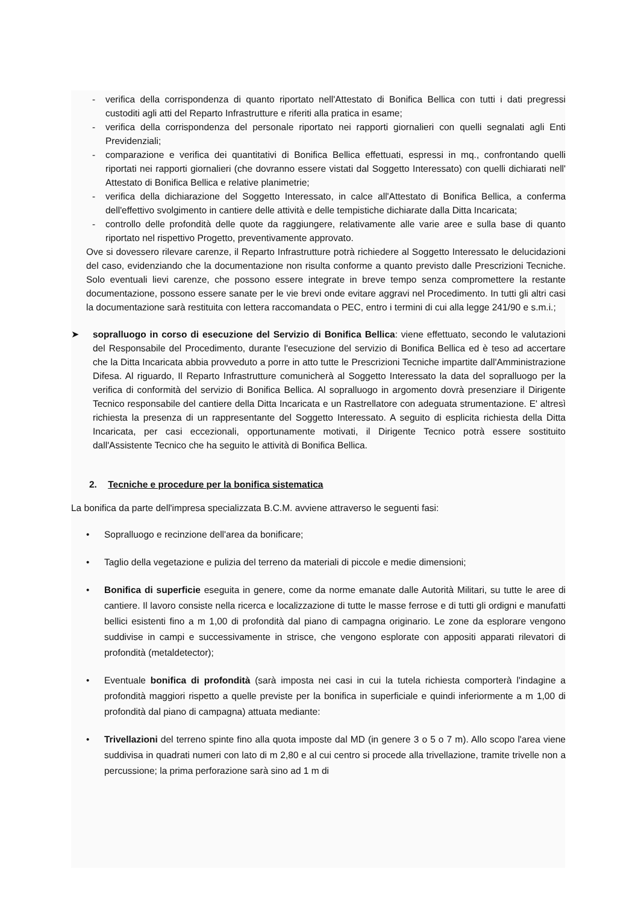- verifica della corrispondenza di quanto riportato nell'Attestato di Bonifica Bellica con tutti i dati pregressi custoditi agli atti del Reparto Infrastrutture e riferiti alla pratica in esame;
- verifica della corrispondenza del personale riportato nei rapporti giornalieri con quelli segnalati agli Enti Previdenziali;
- comparazione e verifica dei quantitativi di Bonifica Bellica effettuati, espressi in mq., confrontando quelli riportati nei rapporti giornalieri (che dovranno essere vistati dal Soggetto Interessato) con quelli dichiarati nell' Attestato di Bonifica Bellica e relative planimetrie;
- verifica della dichiarazione del Soggetto Interessato, in calce all'Attestato di Bonifica Bellica, a conferma dell'effettivo svolgimento in cantiere delle attività e delle tempistiche dichiarate dalla Ditta Incaricata;
- controllo delle profondità delle quote da raggiungere, relativamente alle varie aree e sulla base di quanto riportato nel rispettivo Progetto, preventivamente approvato.
Ove si dovessero rilevare carenze, il Reparto Infrastrutture potrà richiedere al Soggetto Interessato le delucidazioni del caso, evidenziando che la documentazione non risulta conforme a quanto previsto dalle Prescrizioni Tecniche. Solo eventuali lievi carenze, che possono essere integrate in breve tempo senza compromettere la restante documentazione, possono essere sanate per le vie brevi onde evitare aggravi nel Procedimento. In tutti gli altri casi la documentazione sarà restituita con lettera raccomandata o PEC, entro i termini di cui alla legge 241/90 e s.m.i.;
➤ sopralluogo in corso di esecuzione del Servizio di Bonifica Bellica: viene effettuato, secondo le valutazioni del Responsabile del Procedimento, durante l'esecuzione del servizio di Bonifica Bellica ed è teso ad accertare che la Ditta Incaricata abbia provveduto a porre in atto tutte le Prescrizioni Tecniche impartite dall'Amministrazione Difesa. Al riguardo, Il Reparto Infrastrutture comunicherà al Soggetto Interessato la data del sopralluogo per la verifica di conformità del servizio di Bonifica Bellica. Al sopralluogo in argomento dovrà presenziare il Dirigente Tecnico responsabile del cantiere della Ditta Incaricata e un Rastrellatore con adeguata strumentazione. E' altresì richiesta la presenza di un rappresentante del Soggetto Interessato. A seguito di esplicita richiesta della Ditta Incaricata, per casi eccezionali, opportunamente motivati, il Dirigente Tecnico potrà essere sostituito dall'Assistente Tecnico che ha seguito le attività di Bonifica Bellica.
2. Tecniche e procedure per la bonifica sistematica
La bonifica da parte dell'impresa specializzata B.C.M. avviene attraverso le seguenti fasi:
• Sopralluogo e recinzione dell'area da bonificare;
• Taglio della vegetazione e pulizia del terreno da materiali di piccole e medie dimensioni;
• Bonifica di superficie eseguita in genere, come da norme emanate dalle Autorità Militari, su tutte le aree di cantiere. Il lavoro consiste nella ricerca e localizzazione di tutte le masse ferrose e di tutti gli ordigni e manufatti bellici esistenti fino a m 1,00 di profondità dal piano di campagna originario. Le zone da esplorare vengono suddivise in campi e successivamente in strisce, che vengono esplorate con appositi apparati rilevatori di profondità (metaldetector);
• Eventuale bonifica di profondità (sarà imposta nei casi in cui la tutela richiesta comporterà l'indagine a profondità maggiori rispetto a quelle previste per la bonifica in superficiale e quindi inferiormente a m 1,00 di profondità dal piano di campagna) attuata mediante:
• Trivellazioni del terreno spinte fino alla quota imposte dal MD (in genere 3 o 5 o 7 m). Allo scopo l'area viene suddivisa in quadrati numeri con lato di m 2,80 e al cui centro si procede alla trivellazione, tramite trivelle non a percussione; la prima perforazione sarà sino ad 1 m di